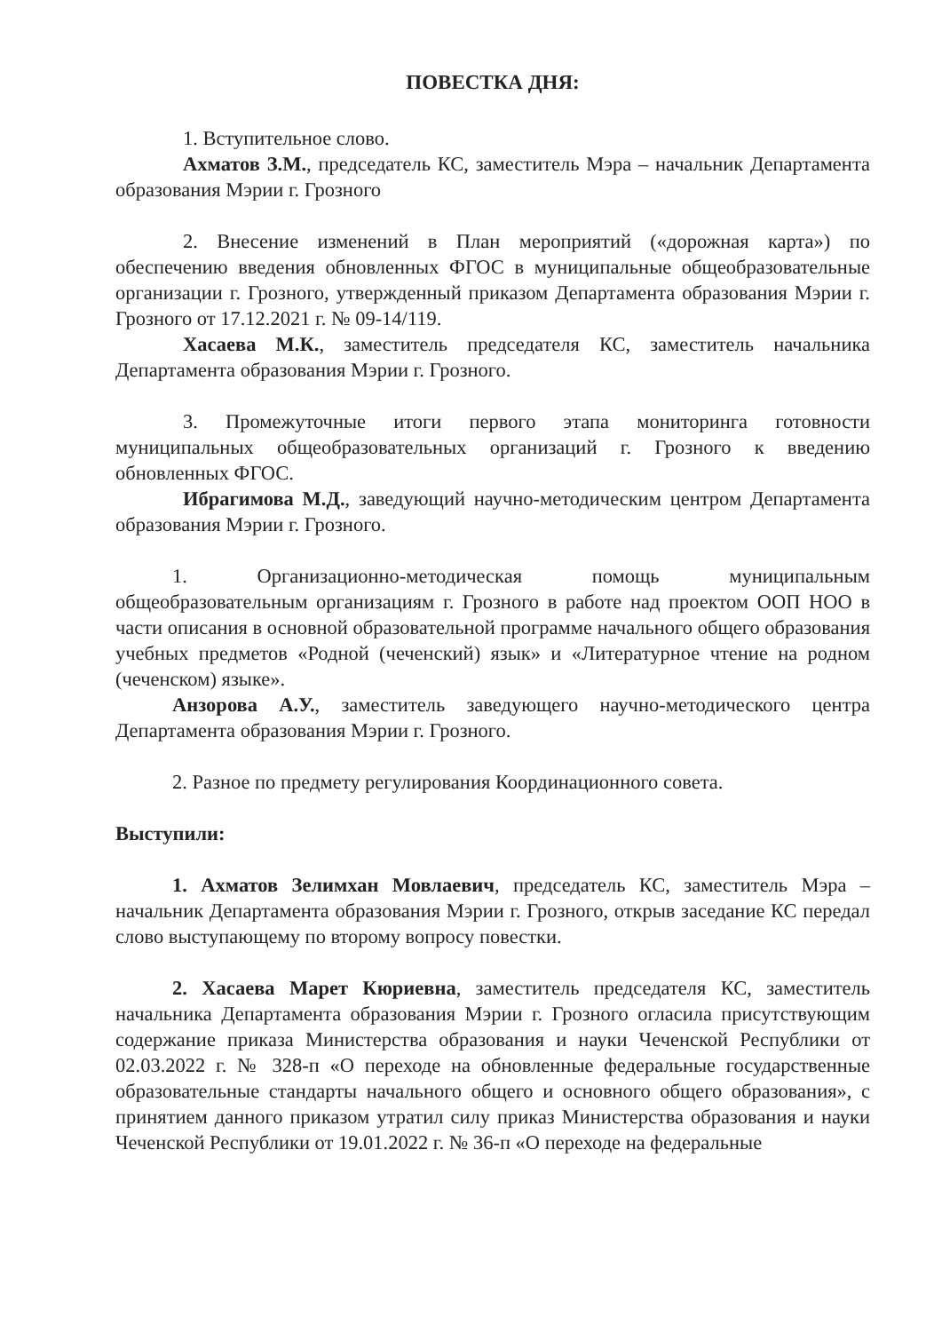ПОВЕСТКА ДНЯ:
1. Вступительное слово.
Ахматов З.М., председатель КС, заместитель Мэра – начальник Департамента образования Мэрии г. Грозного
2. Внесение изменений в План мероприятий («дорожная карта») по обеспечению введения обновленных ФГОС в муниципальные общеобразовательные организации г. Грозного, утвержденный приказом Департамента образования Мэрии г. Грозного от 17.12.2021 г. № 09-14/119.
Хасаева М.К., заместитель председателя КС, заместитель начальника Департамента образования Мэрии г. Грозного.
3. Промежуточные итоги первого этапа мониторинга готовности муниципальных общеобразовательных организаций г. Грозного к введению обновленных ФГОС.
Ибрагимова М.Д., заведующий научно-методическим центром Департамента образования Мэрии г. Грозного.
1. Организационно-методическая помощь муниципальным общеобразовательным организациям г. Грозного в работе над проектом ООП НОО в части описания в основной образовательной программе начального общего образования учебных предметов «Родной (чеченский) язык» и «Литературное чтение на родном (чеченском) языке».
Анзорова А.У., заместитель заведующего научно-методического центра Департамента образования Мэрии г. Грозного.
2. Разное по предмету регулирования Координационного совета.
Выступили:
1. Ахматов Зелимхан Мовлаевич, председатель КС, заместитель Мэра – начальник Департамента образования Мэрии г. Грозного, открыв заседание КС передал слово выступающему по второму вопросу повестки.
2. Хасаева Марет Кюриевна, заместитель председателя КС, заместитель начальника Департамента образования Мэрии г. Грозного огласила присутствующим содержание приказа Министерства образования и науки Чеченской Республики от 02.03.2022 г. № 328-п «О переходе на обновленные федеральные государственные образовательные стандарты начального общего и основного общего образования», с принятием данного приказом утратил силу приказ Министерства образования и науки Чеченской Республики от 19.01.2022 г. № 36-п «О переходе на федеральные